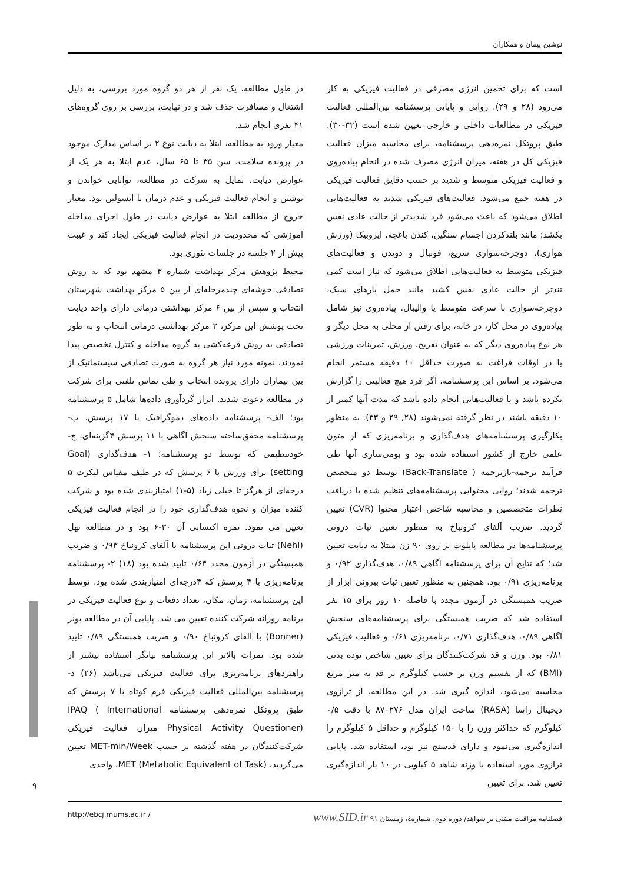نوشین پیمان و همکاران
در طول مطالعه، یک نفر از هر دو گروه مورد بررسی، به دلیل اشتغال و مسافرت حذف شد و در نهایت، بررسی بر روی گروه‌های ۴۱ نفری انجام شد.
معیار ورود به مطالعه، ابتلا به دیابت نوع ۲ بر اساس مدارک موجود در پرونده سلامت، سن ۳۵ تا ۶۵ سال، عدم ابتلا به هر یک از عوارض دیابت، تمایل به شرکت در مطالعه، توانایی خواندن و نوشتن و انجام فعالیت فیزیکی و عدم درمان با انسولین بود. معیار خروج از مطالعه ابتلا به عوارض دیابت در طول اجرای مداخله آموزشی که محدودیت در انجام فعالیت فیزیکی ایجاد کند و غیبت بیش از ۲ جلسه در جلسات تئوری بود.
محیط پژوهش مرکز بهداشت شماره ۳ مشهد بود که به روش تصادفی خوشه‌ای چندمرحله‌ای از بین ۵ مرکز بهداشت شهرستان انتخاب و سپس از بین ۶ مرکز بهداشتی درمانی دارای واحد دیابت تحت پوشش این مرکز، ۲ مرکز بهداشتی درمانی انتخاب و به طور تصادفی به روش قرعه‌کشی به گروه مداخله و کنترل تخصیص پیدا نمودند. نمونه مورد نیاز هر گروه به صورت تصادفی سیستماتیک از بین بیماران دارای پرونده انتخاب و طی تماس تلفنی برای شرکت در مطالعه دعوت شدند. ابزار گردآوری داده‌ها شامل ۵ پرسشنامه بود؛ الف- پرسشنامه داده‌های دموگرافیک با ۱۷ پرسش. ب- پرسشنامه محقق‌ساخته سنجش آگاهی با ۱۱ پرسش ۴گزینه‌ای. ج- خودتنظیمی که توسط دو پرسشنامه؛ ۱- هدف‌گذاری (Goal setting) برای ورزش با ۶ پرسش که در طیف مقیاس لیکرت ۵ درجه‌ای از هرگز تا خیلی زیاد (۵-۱) امتیازبندی شده بود و شرکت کننده میزان و نحوه هدف‌گذاری خود را در انجام فعالیت فیزیکی تعیین می نمود. نمره اکتسابی آن ۳۰-۶ بود و در مطالعه نهل (Nehl) ثبات درونی این پرسشنامه با آلفای کرونباخ ۰/۹۳ و ضریب همبستگی در آزمون مجدد ۰/۶۴ تایید شده بود (۱۸) ۲- پرسشنامه برنامه‌ریزی با ۴ پرسش که ۴درجه‌ای امتیازبندی شده بود. توسط این پرسشنامه، زمان، مکان، تعداد دفعات و نوع فعالیت فیزیکی در برنامه روزانه شرکت کننده تعیین می شد. پایایی آن در مطالعه بونر (Bonner) با آلفای کرونباخ ۰/۹۰ و ضریب همبستگی ۰/۸۹ تایید شده بود. نمرات بالاتر این پرسشنامه بیانگر استفاده بیشتر از راهبردهای برنامه‌ریزی برای فعالیت فیزیکی می‌باشد (۲۶) د- پرسشنامه بین‌المللی فعالیت فیزیکی فرم کوتاه با ۷ پرسش که طبق پروتکل نمره‌دهی پرسشنامه IPAQ ( International Physical Activity Questioner) میزان فعالیت فیزیکی شرکت‌کنندگان در هفته گذشته بر حسب MET-min/Week تعیین می‌گردید. MET (Metabolic Equivalent of Task)، واحدی
است که برای تخمین انرژی مصرفی در فعالیت فیزیکی به کار می‌رود (۲۸ و ۲۹). روایی و پایایی پرسشنامه بین‌المللی فعالیت فیزیکی در مطالعات داخلی و خارجی تعیین شده است (۳۲-۳۰). طبق پروتکل نمره‌دهی پرسشنامه، برای محاسبه میزان فعالیت فیزیکی کل در هفته، میزان انرژی مصرف شده در انجام پیاده‌روی و فعالیت فیزیکی متوسط و شدید بر حسب دقایق فعالیت فیزیکی در هفته جمع می‌شود. فعالیت‌های فیزیکی شدید به فعالیت‌هایی اطلاق می‌شود که باعث می‌شود فرد شدیدتر از حالت عادی نفس بکشد؛ مانند بلندکردن اجسام سنگین، کندن باغچه، ایروبیک (ورزش هوازی)، دوچرخه‌سواری سریع، فوتبال و دویدن و فعالیت‌های فیزیکی متوسط به فعالیت‌هایی اطلاق می‌شود که نیاز است کمی تندتر از حالت عادی نفس کشید مانند حمل بارهای سبک، دوچرخه‌سواری با سرعت متوسط یا والیبال. پیاده‌روی نیز شامل پیاده‌روی در محل کار، در خانه، برای رفتن از محلی به محل دیگر و هر نوع پیاده‌روی دیگر که به عنوان تفریح، ورزش، تمرینات ورزشی یا در اوقات فراغت به صورت حداقل ۱۰ دقیقه مستمر انجام می‌شود. بر اساس این پرسشنامه، اگر فرد هیچ فعالیتی را گزارش نکرده باشد و یا فعالیت‌هایی انجام داده باشد که مدت آنها کمتر از ۱۰ دقیقه باشند در نظر گرفته نمی‌شوند (۲۸, ۲۹ و ۳۳). به منظور بکارگیری پرسشنامه‌های هدف‌گذاری و برنامه‌ریزی که از متون علمی خارج از کشور استفاده شده بود و بومی‌سازی آنها طی فرآیند ترجمه-بازترجمه ( Back-Translate) توسط دو متخصص ترجمه شدند؛ روایی محتوایی پرسشنامه‌های تنظیم شده با دریافت نظرات متخصصین و محاسبه شاخص اعتبار محتوا (CVR) تعیین گردید. ضریب آلفای کرونباخ به منظور تعیین ثبات درونی پرسشنامه‌ها در مطالعه پایلوت بر روی ۹۰ زن مبتلا به دیابت تعیین شد؛ که نتایج آن برای پرسشنامه آگاهی ۰/۸۹، هدف‌گذاری ۰/۹۲ و برنامه‌ریزی ۰/۹۱ بود. همچنین به منظور تعیین ثبات بیرونی ابزار از ضریب همبستگی در آزمون مجدد با فاصله ۱۰ روز برای ۱۵ نفر استفاده شد که ضریب همبستگی برای پرسشنامه‌های سنجش آگاهی ۰/۸۹، هدف‌گذاری ۰/۷۱، برنامه‌ریزی ۰/۶۱ و فعالیت فیزیکی ۰/۸۱ بود. وزن و قد شرکت‌کنندگان برای تعیین شاخص توده بدنی (BMI) که از تقسیم وزن بر حسب کیلوگرم بر قد به متر مربع محاسبه می‌شود، اندازه گیری شد. در این مطالعه، از ترازوی دیجیتال راسا (RASA) ساخت ایران مدل ۸۷۰۲۷۶ با دقت ۰/۵ کیلوگرم که حداکثر وزن را با ۱۵۰ کیلوگرم و حداقل ۵ کیلوگرم را اندازه‌گیری می‌نمود و دارای قدسنج نیز بود، استفاده شد. پایایی ترازوی مورد استفاده با وزنه شاهد ۵ کیلویی در ۱۰ بار اندازه‌گیری تعیین شد. برای تعیین
۹
http://ebcj.mums.ac.ir / فصلنامه مراقبت مبتنی بر شواهد/ دوره دوم، شماره٤، زمستان ۹۱ www.SID.ir